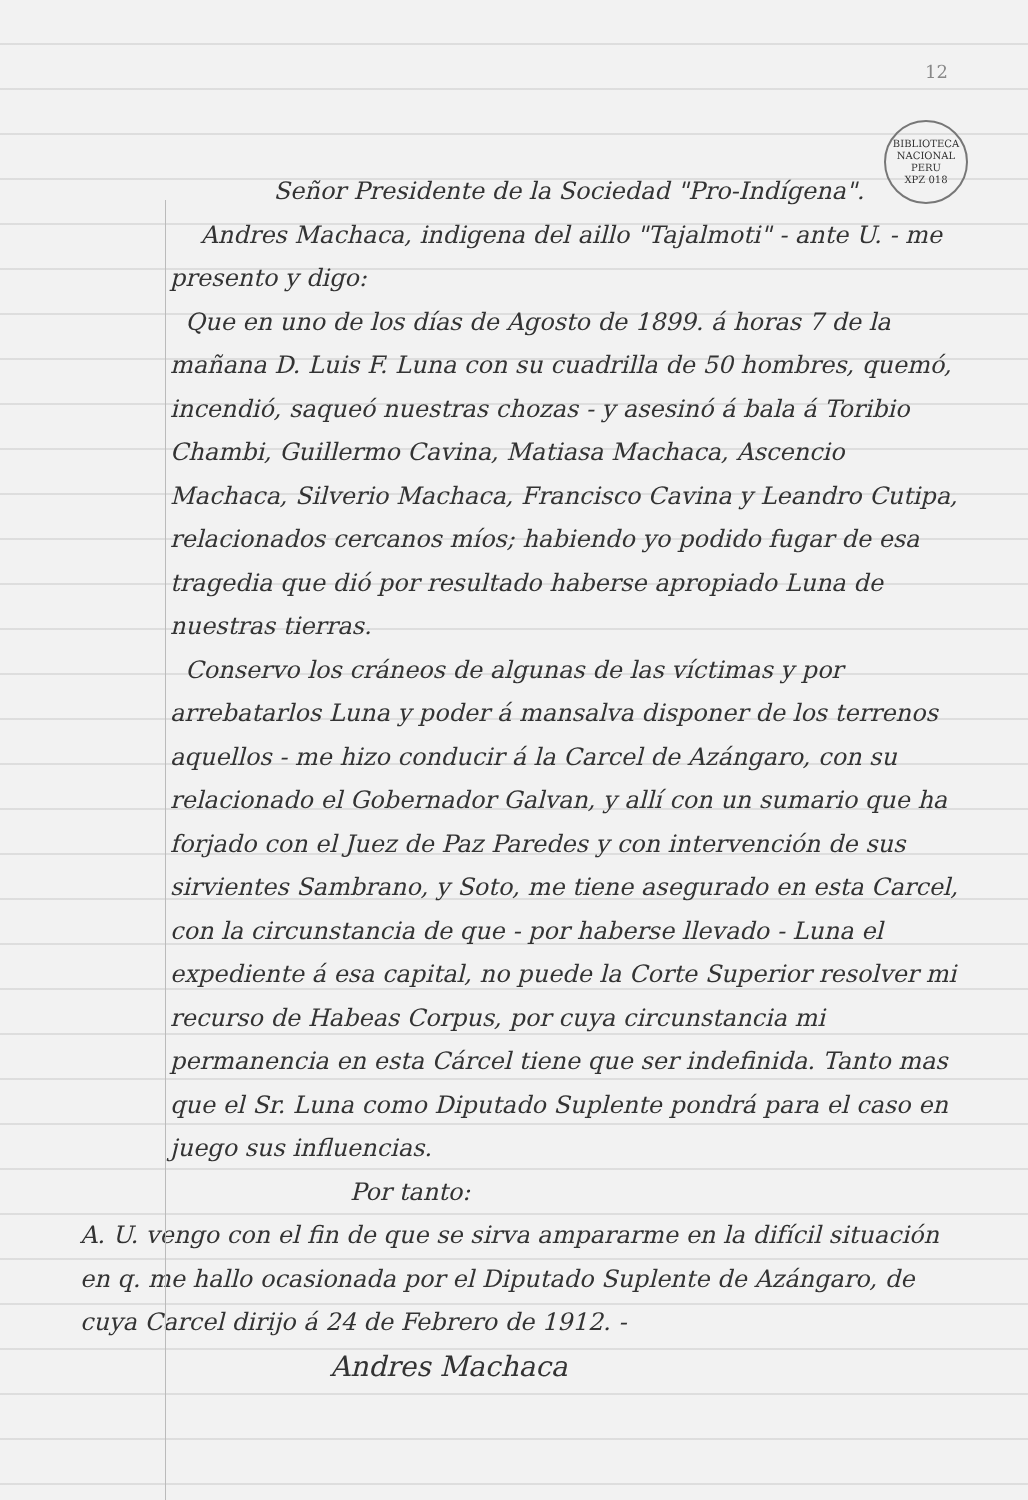12
BIBLIOTECA NACIONAL PERU
XPZ 018
Señor Presidente de la Sociedad "Pro-Indígena".
Andres Machaca, indigena del aillo "Tajalmoti" - ante U. - me presento y digo:
Que en uno de los días de Agosto de 1899. á horas 7 de la mañana D. Luis F. Luna con su cuadrilla de 50 hombres, quemó, incendió, saqueó nuestras chozas - y asesinó á bala á Toribio Chambi, Guillermo Cavina, Matiasa Machaca, Ascencio Machaca, Silverio Machaca, Francisco Cavina y Leandro Cutipa, relacionados cercanos míos; habiendo yo podido fugar de esa tragedia que dió por resultado haberse apropiado Luna de nuestras tierras.
Conservo los cráneos de algunas de las víctimas y por arrebatarlos Luna y poder á mansalva disponer de los terrenos aquellos - me hizo conducir á la Carcel de Azángaro, con su relacionado el Gobernador Galvan, y allí con un sumario que ha forjado con el Juez de Paz Paredes y con intervención de sus sirvientes Sambrano, y Soto, me tiene asegurado en esta Carcel, con la circunstancia de que - por haberse llevado - Luna el expediente á esa capital, no puede la Corte Superior resolver mi recurso de Habeas Corpus, por cuya circunstancia mi permanencia en esta Cárcel tiene que ser indefinida. Tanto mas que el Sr. Luna como Diputado Suplente pondrá para el caso en juego sus influencias.
Por tanto:
A. U. vengo con el fin de que se sirva ampararme en la difícil situación en q. me hallo ocasionada por el Diputado Suplente de Azángaro, de cuya Carcel dirijo á 24 de Febrero de 1912. -
Andres Machaca